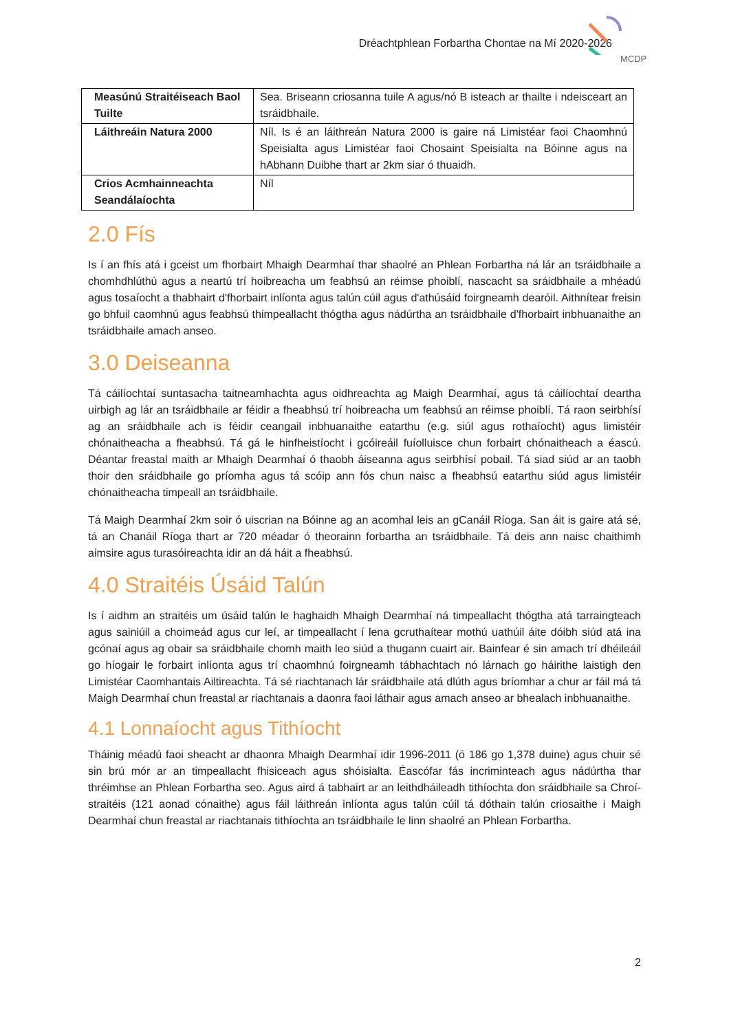Dréachtphlean Forbartha Chontae na Mí 2020-2026
MCDP
| Measúnú Straitéiseach Baol Tuilte | Sea. Briseann criosanna tuile A agus/nó B isteach ar thailte i ndeisceart an tsráidbhaile. |
| Láithreáin Natura 2000 | Níl. Is é an láithreán Natura 2000 is gaire ná Limistéar faoi Chaomhnú Speisialta agus Limistéar faoi Chosaint Speisialta na Bóinne agus na hAbhann Duibhe thart ar 2km siar ó thuaidh. |
| Crios Acmhainneachta Seandálaíochta | Níl |
2.0 Fís
Is í an fhís atá i gceist um fhorbairt Mhaigh Dearmhaí thar shaolré an Phlean Forbartha ná lár an tsráidbhaile a chomhdhlúthú agus a neartú trí hoibreacha um feabhsú an réimse phoiblí, nascacht sa sráidbhaile a mhéadú agus tosaíocht a thabhairt d'fhorbairt inlíonta agus talún cúil agus d'athúsáid foirgneamh dearóil. Aithnítear freisin go bhfuil caomhnú agus feabhsú thimpeallacht thógtha agus nádúrtha an tsráidbhaile d'fhorbairt inbhuanaithe an tsráidbhaile amach anseo.
3.0 Deiseanna
Tá cáilíochtaí suntasacha taitneamhachta agus oidhreachta ag Maigh Dearmhaí, agus tá cáilíochtaí deartha uirbigh ag lár an tsráidbhaile ar féidir a fheabhsú trí hoibreacha um feabhsú an réimse phoiblí. Tá raon seirbhísí ag an sráidbhaile ach is féidir ceangail inbhuanaithe eatarthu (e.g. siúl agus rothaíocht) agus limistéir chónaitheacha a fheabhsú. Tá gá le hinfheistíocht i gcóireáil fuíolluisce chun forbairt chónaitheach a éascú. Déantar freastal maith ar Mhaigh Dearmhaí ó thaobh áiseanna agus seirbhísí pobail. Tá siad siúd ar an taobh thoir den sráidbhaile go príomha agus tá scóip ann fós chun naisc a fheabhsú eatarthu siúd agus limistéir chónaitheacha timpeall an tsráidbhaile.
Tá Maigh Dearmhaí 2km soir ó uiscrian na Bóinne ag an acomhal leis an gCanáil Ríoga. San áit is gaire atá sé, tá an Chanáil Ríoga thart ar 720 méadar ó theorainn forbartha an tsráidbhaile. Tá deis ann naisc chaithimh aimsire agus turasóireachta idir an dá háit a fheabhsú.
4.0 Straitéis Úsáid Talún
Is í aidhm an straitéis um úsáid talún le haghaidh Mhaigh Dearmhaí ná timpeallacht thógtha atá tarraingteach agus sainiúil a choimeád agus cur leí, ar timpeallacht í lena gcruthaítear mothú uathúil áite dóibh siúd atá ina gcónaí agus ag obair sa sráidbhaile chomh maith leo siúd a thugann cuairt air. Bainfear é sin amach trí dhéileáil go híogair le forbairt inlíonta agus trí chaomhnú foirgneamh tábhachtach nó lárnach go háirithe laistigh den Limistéar Caomhantais Ailtireachta. Tá sé riachtanach lár sráidbhaile atá dlúth agus bríomhar a chur ar fáil má tá Maigh Dearmhaí chun freastal ar riachtanais a daonra faoi láthair agus amach anseo ar bhealach inbhuanaithe.
4.1 Lonnaíocht agus Tithíocht
Tháinig méadú faoi sheacht ar dhaonra Mhaigh Dearmhaí idir 1996-2011 (ó 186 go 1,378 duine) agus chuir sé sin brú mór ar an timpeallacht fhisiceach agus shóisialta. Éascófar fás incriminteach agus nádúrtha thar thréimhse an Phlean Forbartha seo. Agus aird á tabhairt ar an leithdháileadh tithíochta don sráidbhaile sa Chroí-straitéis (121 aonad cónaithe) agus fáil láithreán inlíonta agus talún cúil tá dóthain talún criosaithe i Maigh Dearmhaí chun freastal ar riachtanais tithíochta an tsráidbhaile le linn shaolré an Phlean Forbartha.
2